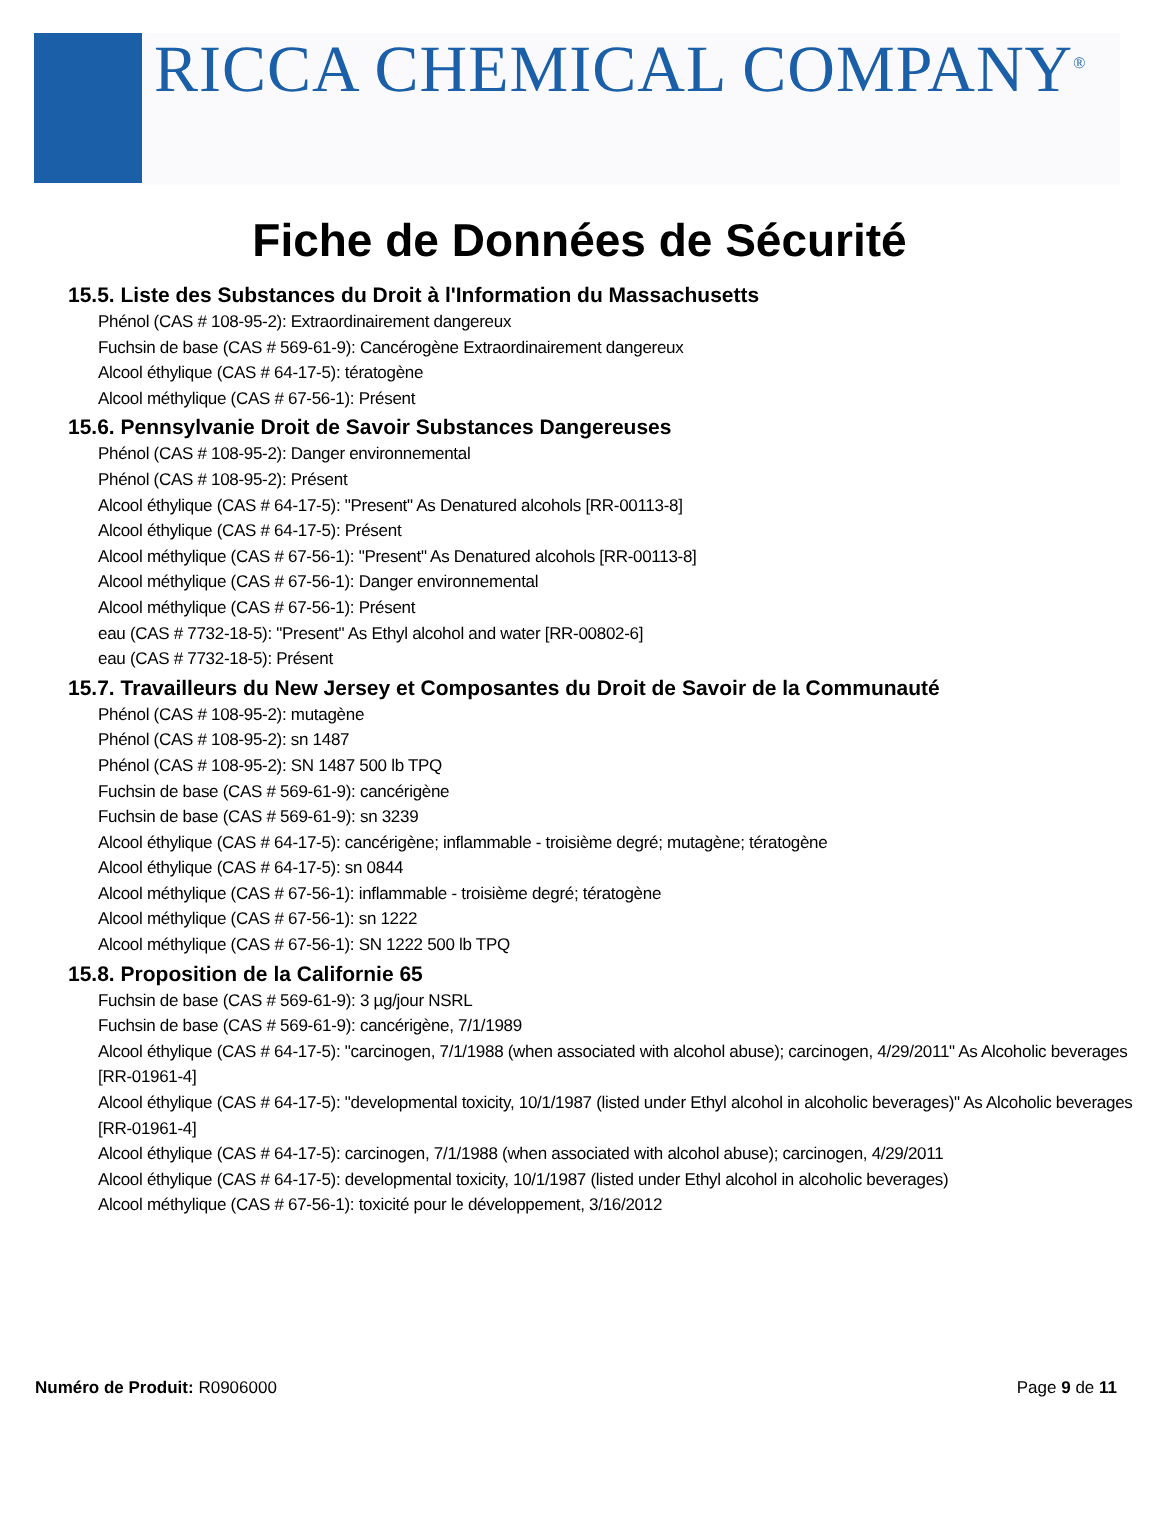RICCA CHEMICAL COMPANY<sup>®</sup>
Fiche de Données de Sécurité
15.5. Liste des Substances du Droit à l'Information du Massachusetts
Phénol (CAS # 108-95-2): Extraordinairement dangereux
Fuchsin de base (CAS # 569-61-9): Cancérogène Extraordinairement dangereux
Alcool éthylique (CAS # 64-17-5): tératogène
Alcool méthylique (CAS # 67-56-1): Présent
15.6. Pennsylvanie Droit de Savoir Substances Dangereuses
Phénol (CAS # 108-95-2): Danger environnemental
Phénol (CAS # 108-95-2): Présent
Alcool éthylique (CAS # 64-17-5): "Present" As Denatured alcohols [RR-00113-8]
Alcool éthylique (CAS # 64-17-5): Présent
Alcool méthylique (CAS # 67-56-1): "Present" As Denatured alcohols [RR-00113-8]
Alcool méthylique (CAS # 67-56-1): Danger environnemental
Alcool méthylique (CAS # 67-56-1): Présent
eau (CAS # 7732-18-5): "Present" As Ethyl alcohol and water [RR-00802-6]
eau (CAS # 7732-18-5): Présent
15.7. Travailleurs du New Jersey et Composantes du Droit de Savoir de la Communauté
Phénol (CAS # 108-95-2): mutagène
Phénol (CAS # 108-95-2): sn 1487
Phénol (CAS # 108-95-2): SN 1487 500 lb TPQ
Fuchsin de base (CAS # 569-61-9): cancérigène
Fuchsin de base (CAS # 569-61-9): sn 3239
Alcool éthylique (CAS # 64-17-5): cancérigène; inflammable - troisième degré; mutagène; tératogène
Alcool éthylique (CAS # 64-17-5): sn 0844
Alcool méthylique (CAS # 67-56-1): inflammable - troisième degré; tératogène
Alcool méthylique (CAS # 67-56-1): sn 1222
Alcool méthylique (CAS # 67-56-1): SN 1222 500 lb TPQ
15.8. Proposition de la Californie 65
Fuchsin de base (CAS # 569-61-9): 3 µg/jour NSRL
Fuchsin de base (CAS # 569-61-9): cancérigène, 7/1/1989
Alcool éthylique (CAS # 64-17-5): "carcinogen, 7/1/1988 (when associated with alcohol abuse); carcinogen, 4/29/2011" As Alcoholic beverages [RR-01961-4]
Alcool éthylique (CAS # 64-17-5): "developmental toxicity, 10/1/1987 (listed under Ethyl alcohol in alcoholic beverages)" As Alcoholic beverages [RR-01961-4]
Alcool éthylique (CAS # 64-17-5): carcinogen, 7/1/1988 (when associated with alcohol abuse); carcinogen, 4/29/2011
Alcool éthylique (CAS # 64-17-5): developmental toxicity, 10/1/1987 (listed under Ethyl alcohol in alcoholic beverages)
Alcool méthylique (CAS # 67-56-1): toxicité pour le développement, 3/16/2012
Numéro de Produit: R0906000 Page 9 de 11